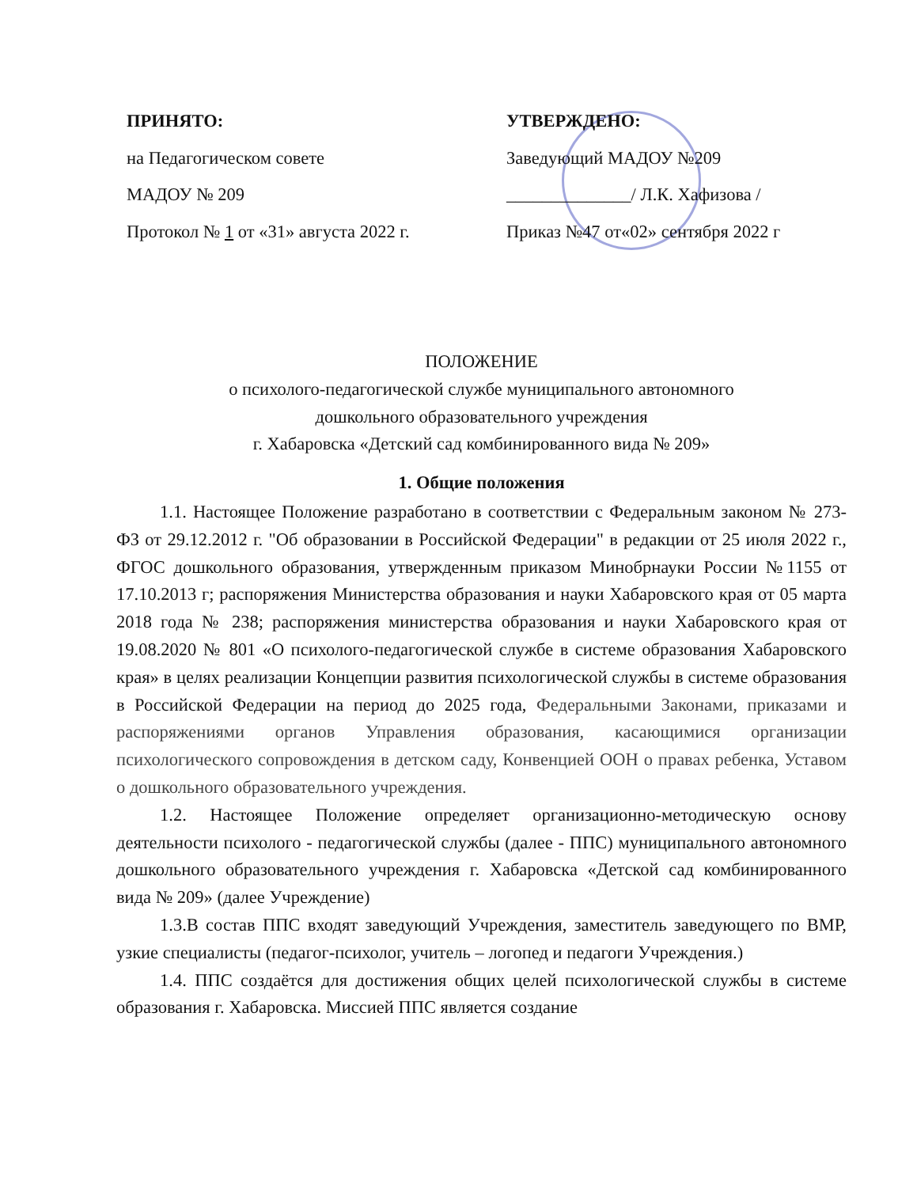ПРИНЯТО:
на Педагогическом совете
МАДОУ № 209
Протокол № 1 от «31» августа 2022 г.
УТВЕРЖДЕНО:
Заведующий МАДОУ №209
______________/ Л.К. Хафизова /
Приказ №47 от«02» сентября 2022 г
ПОЛОЖЕНИЕ
о психолого-педагогической службе муниципального автономного
дошкольного образовательного учреждения
г. Хабаровска «Детский сад комбинированного вида № 209»
1. Общие положения
1.1. Настоящее Положение разработано в соответствии с Федеральным законом № 273-ФЗ от 29.12.2012 г. "Об образовании в Российской Федерации" в редакции от 25 июля 2022 г., ФГОС дошкольного образования, утвержденным приказом Минобрнауки России №1155 от 17.10.2013 г; распоряжения Министерства образования и науки Хабаровского края от 05 марта 2018 года № 238; распоряжения министерства образования и науки Хабаровского края от 19.08.2020 № 801 «О психолого-педагогической службе в системе образования Хабаровского края» в целях реализации Концепции развития психологической службы в системе образования в Российской Федерации на период до 2025 года, Федеральными Законами, приказами и распоряжениями органов Управления образования, касающимися организации психологического сопровождения в детском саду, Конвенцией ООН о правах ребенка, Уставом о дошкольного образовательного учреждения.
1.2. Настоящее Положение определяет организационно-методическую основу деятельности психолого - педагогической службы (далее - ППС) муниципального автономного дошкольного образовательного учреждения г. Хабаровска «Детской сад комбинированного вида № 209» (далее Учреждение)
1.3.В состав ППС входят заведующий Учреждения, заместитель заведующего по ВМР, узкие специалисты (педагог-психолог, учитель – логопед и педагоги Учреждения.)
1.4. ППС создаётся для достижения общих целей психологической службы в системе образования г. Хабаровска. Миссией ППС является создание